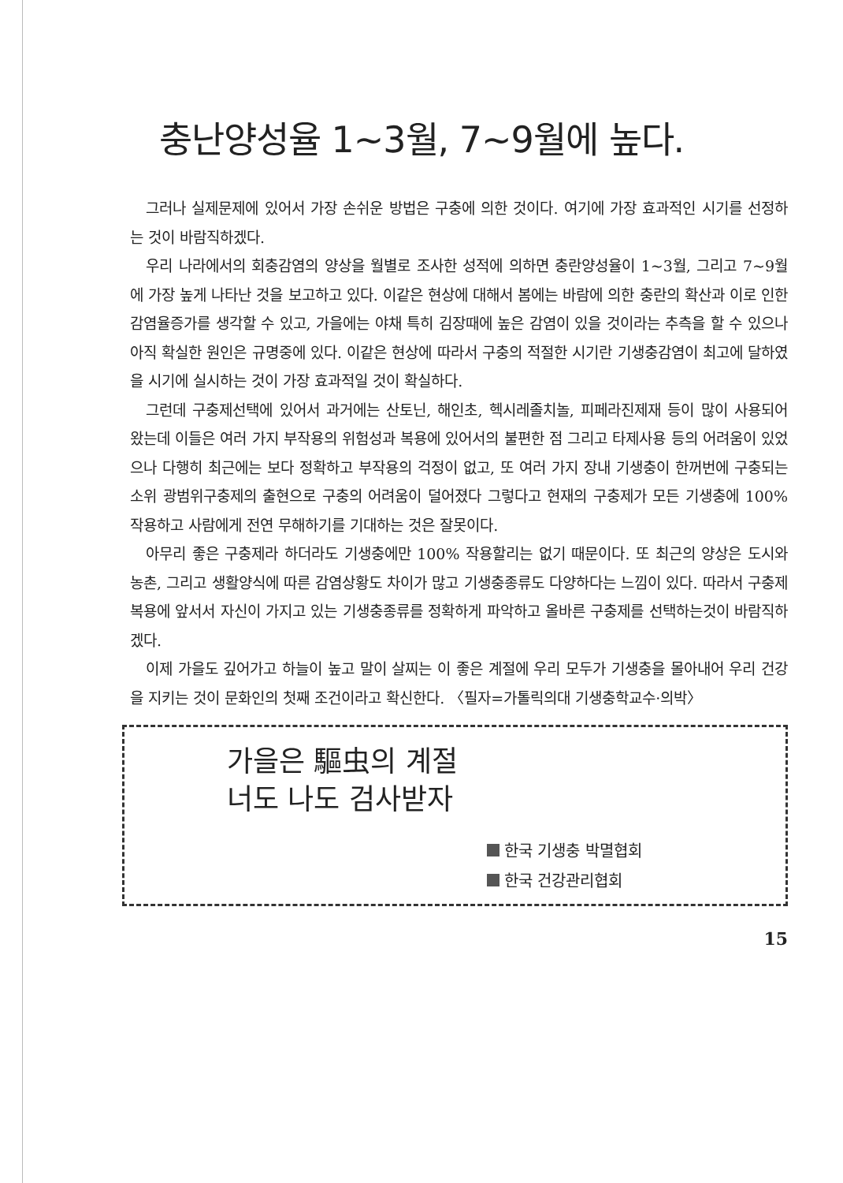충난양성율 1~3월, 7~9월에 높다.
그러나 실제문제에 있어서 가장 손쉬운 방법은 구충에 의한 것이다. 여기에 가장 효과적인 시기를 선정하는 것이 바람직하겠다.
우리 나라에서의 회충감염의 양상을 월별로 조사한 성적에 의하면 충란양성율이 1~3월, 그리고 7~9월에 가장 높게 나타난 것을 보고하고 있다. 이같은 현상에 대해서 봄에는 바람에 의한 충란의 확산과 이로 인한 감염율증가를 생각할 수 있고, 가을에는 야채 특히 김장때에 높은 감염이 있을 것이라는 추측을 할 수 있으나 아직 확실한 원인은 규명중에 있다. 이같은 현상에 따라서 구충의 적절한 시기란 기생충감염이 최고에 달하였을 시기에 실시하는 것이 가장 효과적일 것이 확실하다.
그런데 구충제선택에 있어서 과거에는 산토닌, 해인초, 헥시레졸치놀, 피페라진제재 등이 많이 사용되어 왔는데 이들은 여러 가지 부작용의 위험성과 복용에 있어서의 불편한 점 그리고 타제사용 등의 어려움이 있었으나 다행히 최근에는 보다 정확하고 부작용의 걱정이 없고, 또 여러 가지 장내 기생충이 한꺼번에 구충되는 소위 광범위구충제의 출현으로 구충의 어려움이 덜어졌다 그렇다고 현재의 구충제가 모든 기생충에 100% 작용하고 사람에게 전연 무해하기를 기대하는 것은 잘못이다.
아무리 좋은 구충제라 하더라도 기생충에만 100% 작용할리는 없기 때문이다. 또 최근의 양상은 도시와 농촌, 그리고 생활양식에 따른 감염상황도 차이가 많고 기생충종류도 다양하다는 느낌이 있다. 따라서 구충제 복용에 앞서서 자신이 가지고 있는 기생충종류를 정확하게 파악하고 올바른 구충제를 선택하는것이 바람직하겠다.
이제 가을도 깊어가고 하늘이 높고 말이 살찌는 이 좋은 계절에 우리 모두가 기생충을 몰아내어 우리 건강을 지키는 것이 문화인의 첫째 조건이라고 확신한다. 〈필자=가톨릭의대 기생충학교수·의박〉
가을은 驅虫의 계절
너도 나도 검사받자
한국 기생충 박멸협회
한국 건강관리협회
15